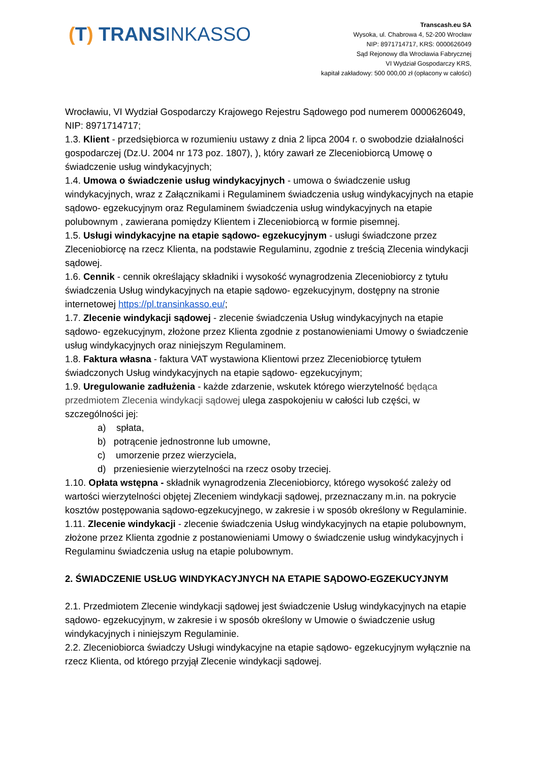(T) TRANSINKASSO
Transcash.eu SA
Wysoka, ul. Chabrowa 4, 52-200 Wrocław
NIP: 8971714717, KRS: 0000626049
Sąd Rejonowy dla Wrocławia Fabrycznej
VI Wydział Gospodarczy KRS,
kapitał zakładowy: 500 000,00 zł (opłacony w całości)
Wrocławiu, VI Wydział Gospodarczy Krajowego Rejestru Sądowego pod numerem 0000626049, NIP: 8971714717;
1.3. Klient - przedsiębiorca w rozumieniu ustawy z dnia 2 lipca 2004 r. o swobodzie działalności gospodarczej (Dz.U. 2004 nr 173 poz. 1807), ), który zawarł ze Zleceniobiorcą Umowę o świadczenie usług windykacyjnych;
1.4. Umowa o świadczenie usług windykacyjnych - umowa o świadczenie usług windykacyjnych, wraz z Załącznikami i Regulaminem świadczenia usług windykacyjnych na etapie sądowo- egzekucyjnym oraz Regulaminem świadczenia usług windykacyjnych na etapie polubownym , zawierana pomiędzy Klientem i Zleceniobiorcą w formie pisemnej.
1.5. Usługi windykacyjne na etapie sądowo- egzekucyjnym - usługi świadczone przez Zleceniobiorcę na rzecz Klienta, na podstawie Regulaminu, zgodnie z treścią Zlecenia windykacji sądowej.
1.6. Cennik - cennik określający składniki i wysokość wynagrodzenia Zleceniobiorcy z tytułu świadczenia Usług windykacyjnych na etapie sądowo- egzekucyjnym, dostępny na stronie internetowej https://pl.transinkasso.eu/;
1.7. Zlecenie windykacji sądowej - zlecenie świadczenia Usług windykacyjnych na etapie sądowo- egzekucyjnym, złożone przez Klienta zgodnie z postanowieniami Umowy o świadczenie usług windykacyjnych oraz niniejszym Regulaminem.
1.8. Faktura własna - faktura VAT wystawiona Klientowi przez Zleceniobiorcę tytułem świadczonych Usług windykacyjnych na etapie sądowo- egzekucyjnym;
1.9. Uregulowanie zadłużenia - każde zdarzenie, wskutek którego wierzytelność będąca przedmiotem Zlecenia windykacji sądowej ulega zaspokojeniu w całości lub części, w szczególności jej:
a) spłata,
b) potrącenie jednostronne lub umowne,
c) umorzenie przez wierzyciela,
d) przeniesienie wierzytelności na rzecz osoby trzeciej.
1.10. Opłata wstępna - składnik wynagrodzenia Zleceniobiorcy, którego wysokość zależy od wartości wierzytelności objętej Zleceniem windykacji sądowej, przeznaczany m.in. na pokrycie kosztów postępowania sądowo-egzekucyjnego, w zakresie i w sposób określony w Regulaminie.
1.11. Zlecenie windykacji - zlecenie świadczenia Usług windykacyjnych na etapie polubownym, złożone przez Klienta zgodnie z postanowieniami Umowy o świadczenie usług windykacyjnych i Regulaminu świadczenia usług na etapie polubownym.
2. ŚWIADCZENIE USŁUG WINDYKACYJNYCH NA ETAPIE SĄDOWO-EGZEKUCYJNYM
2.1. Przedmiotem Zlecenie windykacji sądowej jest świadczenie Usług windykacyjnych na etapie sądowo- egzekucyjnym, w zakresie i w sposób określony w Umowie o świadczenie usług windykacyjnych i niniejszym Regulaminie.
2.2. Zleceniobiorca świadczy Usługi windykacyjne na etapie sądowo- egzekucyjnym wyłącznie na rzecz Klienta, od którego przyjął Zlecenie windykacji sądowej.